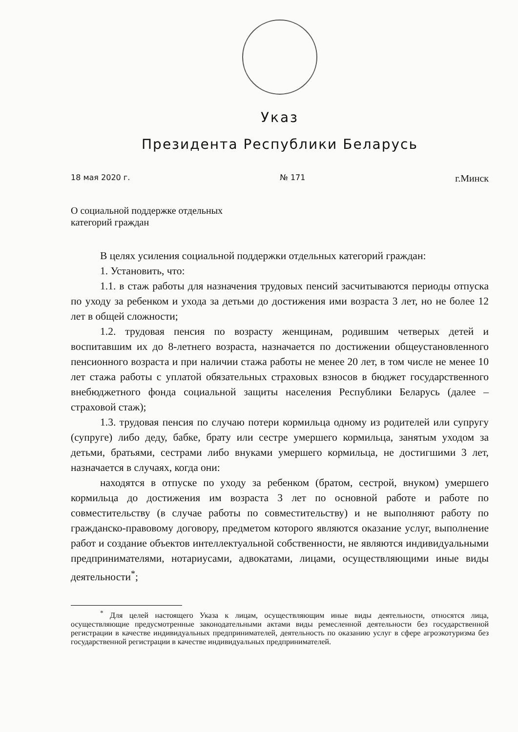Указ
Президента Республики Беларусь
18 мая 2020 г. № 171 г.Минск
О социальной поддержке отдельных
категорий граждан
В целях усиления социальной поддержки отдельных категорий граждан:
1. Установить, что:
1.1. в стаж работы для назначения трудовых пенсий засчитываются периоды отпуска по уходу за ребенком и ухода за детьми до достижения ими возраста 3 лет, но не более 12 лет в общей сложности;
1.2. трудовая пенсия по возрасту женщинам, родившим четверых детей и воспитавшим их до 8-летнего возраста, назначается по достижении общеустановленного пенсионного возраста и при наличии стажа работы не менее 20 лет, в том числе не менее 10 лет стажа работы с уплатой обязательных страховых взносов в бюджет государственного внебюджетного фонда социальной защиты населения Республики Беларусь (далее – страховой стаж);
1.3. трудовая пенсия по случаю потери кормильца одному из родителей или супругу (супруге) либо деду, бабке, брату или сестре умершего кормильца, занятым уходом за детьми, братьями, сестрами либо внуками умершего кормильца, не достигшими 3 лет, назначается в случаях, когда они:
находятся в отпуске по уходу за ребенком (братом, сестрой, внуком) умершего кормильца до достижения им возраста 3 лет по основной работе и работе по совместительству (в случае работы по совместительству) и не выполняют работу по гражданско-правовому договору, предметом которого являются оказание услуг, выполнение работ и создание объектов интеллектуальной собственности, не являются индивидуальными предпринимателями, нотариусами, адвокатами, лицами, осуществляющими иные виды деятельности<sup>*</sup>;
<sup>*</sup> Для целей настоящего Указа к лицам, осуществляющим иные виды деятельности, относятся лица, осуществляющие предусмотренные законодательными актами виды ремесленной деятельности без государственной регистрации в качестве индивидуальных предпринимателей, деятельность по оказанию услуг в сфере агроэкотуризма без государственной регистрации в качестве индивидуальных предпринимателей.